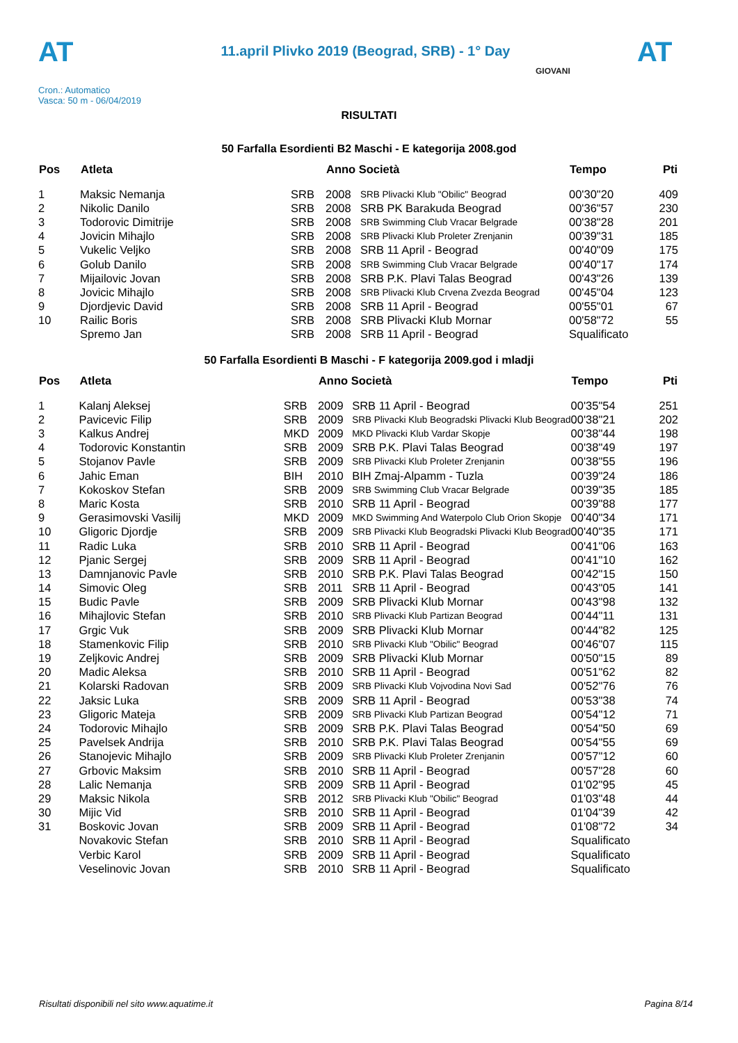AT
11.april Plivko 2019 (Beograd, SRB) - 1° Day
AT
Cron.: Automatico
Vasca: 50 m - 06/04/2019
GIOVANI
RISULTATI
50 Farfalla Esordienti B2 Maschi - E kategorija 2008.god
| Pos | Atleta | | Anno Società | | Tempo | Pti |
| --- | --- | --- | --- | --- | --- | --- |
| 1 | Maksic Nemanja | SRB | 2008 | SRB Plivacki Klub "Obilic" Beograd | 00'30"20 | 409 |
| 2 | Nikolic Danilo | SRB | 2008 | SRB PK Barakuda Beograd | 00'36"57 | 230 |
| 3 | Todorovic Dimitrije | SRB | 2008 | SRB Swimming Club Vracar Belgrade | 00'38"28 | 201 |
| 4 | Jovicin Mihajlo | SRB | 2008 | SRB Plivacki Klub Proleter Zrenjanin | 00'39"31 | 185 |
| 5 | Vukelic Veljko | SRB | 2008 | SRB 11 April - Beograd | 00'40"09 | 175 |
| 6 | Golub Danilo | SRB | 2008 | SRB Swimming Club Vracar Belgrade | 00'40"17 | 174 |
| 7 | Mijailovic Jovan | SRB | 2008 | SRB P.K. Plavi Talas Beograd | 00'43"26 | 139 |
| 8 | Jovicic Mihajlo | SRB | 2008 | SRB Plivacki Klub Crvena Zvezda Beograd | 00'45"04 | 123 |
| 9 | Djordjevic David | SRB | 2008 | SRB 11 April - Beograd | 00'55"01 | 67 |
| 10 | Railic Boris | SRB | 2008 | SRB Plivacki Klub Mornar | 00'58"72 | 55 |
| | Spremo Jan | SRB | 2008 | SRB 11 April - Beograd | Squalificato | |
50 Farfalla Esordienti B Maschi - F kategorija 2009.god i mladji
| Pos | Atleta | | Anno Società | | Tempo | Pti |
| --- | --- | --- | --- | --- | --- | --- |
| 1 | Kalanj Aleksej | SRB | 2009 | SRB 11 April - Beograd | 00'35"54 | 251 |
| 2 | Pavicevic Filip | SRB | 2009 | SRB Plivacki Klub Beogradski Plivacki Klub Beograd | 00'38"21 | 202 |
| 3 | Kalkus Andrej | MKD | 2009 | MKD Plivacki Klub Vardar Skopje | 00'38"44 | 198 |
| 4 | Todorovic Konstantin | SRB | 2009 | SRB P.K. Plavi Talas Beograd | 00'38"49 | 197 |
| 5 | Stojanov Pavle | SRB | 2009 | SRB Plivacki Klub Proleter Zrenjanin | 00'38"55 | 196 |
| 6 | Jahic Eman | BIH | 2010 | BIH Zmaj-Alpamm - Tuzla | 00'39"24 | 186 |
| 7 | Kokoskov Stefan | SRB | 2009 | SRB Swimming Club Vracar Belgrade | 00'39"35 | 185 |
| 8 | Maric Kosta | SRB | 2010 | SRB 11 April - Beograd | 00'39"88 | 177 |
| 9 | Gerasimovski Vasilij | MKD | 2009 | MKD Swimming And Waterpolo Club Orion Skopje | 00'40"34 | 171 |
| 10 | Gligoric Djordje | SRB | 2009 | SRB Plivacki Klub Beogradski Plivacki Klub Beograd | 00'40"35 | 171 |
| 11 | Radic Luka | SRB | 2010 | SRB 11 April - Beograd | 00'41"06 | 163 |
| 12 | Pjanic Sergej | SRB | 2009 | SRB 11 April - Beograd | 00'41"10 | 162 |
| 13 | Damnjanovic Pavle | SRB | 2010 | SRB P.K. Plavi Talas Beograd | 00'42"15 | 150 |
| 14 | Simovic Oleg | SRB | 2011 | SRB 11 April - Beograd | 00'43"05 | 141 |
| 15 | Budic Pavle | SRB | 2009 | SRB Plivacki Klub Mornar | 00'43"98 | 132 |
| 16 | Mihajlovic Stefan | SRB | 2010 | SRB Plivacki Klub Partizan Beograd | 00'44"11 | 131 |
| 17 | Grgic Vuk | SRB | 2009 | SRB Plivacki Klub Mornar | 00'44"82 | 125 |
| 18 | Stamenkovic Filip | SRB | 2010 | SRB Plivacki Klub "Obilic" Beograd | 00'46"07 | 115 |
| 19 | Zeljkovic Andrej | SRB | 2009 | SRB Plivacki Klub Mornar | 00'50"15 | 89 |
| 20 | Madic Aleksa | SRB | 2010 | SRB 11 April - Beograd | 00'51"62 | 82 |
| 21 | Kolarski Radovan | SRB | 2009 | SRB Plivacki Klub Vojvodina Novi Sad | 00'52"76 | 76 |
| 22 | Jaksic Luka | SRB | 2009 | SRB 11 April - Beograd | 00'53"38 | 74 |
| 23 | Gligoric Mateja | SRB | 2009 | SRB Plivacki Klub Partizan Beograd | 00'54"12 | 71 |
| 24 | Todorovic Mihajlo | SRB | 2009 | SRB P.K. Plavi Talas Beograd | 00'54"50 | 69 |
| 25 | Pavelsek Andrija | SRB | 2010 | SRB P.K. Plavi Talas Beograd | 00'54"55 | 69 |
| 26 | Stanojevic Mihajlo | SRB | 2009 | SRB Plivacki Klub Proleter Zrenjanin | 00'57"12 | 60 |
| 27 | Grbovic Maksim | SRB | 2010 | SRB 11 April - Beograd | 00'57"28 | 60 |
| 28 | Lalic Nemanja | SRB | 2009 | SRB 11 April - Beograd | 01'02"95 | 45 |
| 29 | Maksic Nikola | SRB | 2012 | SRB Plivacki Klub "Obilic" Beograd | 01'03"48 | 44 |
| 30 | Mijic Vid | SRB | 2010 | SRB 11 April - Beograd | 01'04"39 | 42 |
| 31 | Boskovic Jovan | SRB | 2009 | SRB 11 April - Beograd | 01'08"72 | 34 |
| | Novakovic Stefan | SRB | 2010 | SRB 11 April - Beograd | Squalificato | |
| | Verbic Karol | SRB | 2009 | SRB 11 April - Beograd | Squalificato | |
| | Veselinovic Jovan | SRB | 2010 | SRB 11 April - Beograd | Squalificato | |
Risultati disponibili nel sito www.aquatime.it Pagina 8/14